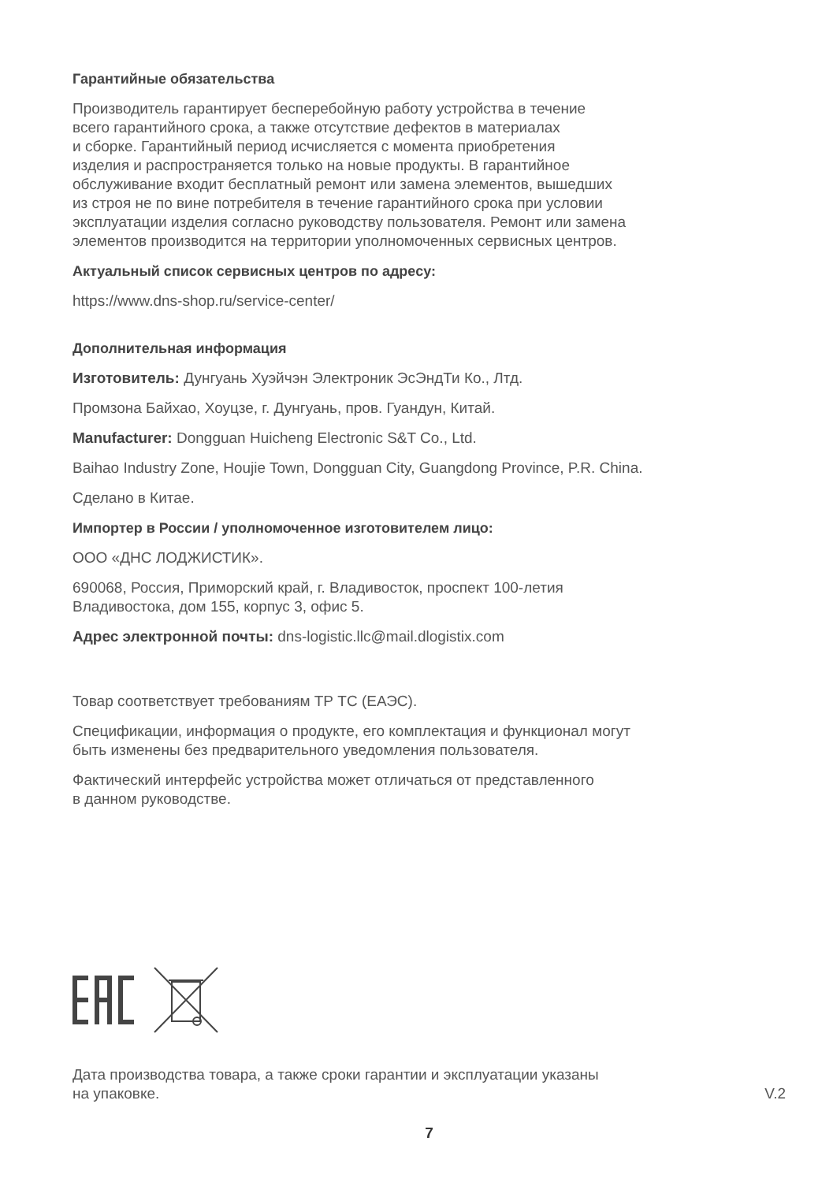Гарантийные обязательства
Производитель гарантирует бесперебойную работу устройства в течение
всего гарантийного срока, а также отсутствие дефектов в материалах
и сборке. Гарантийный период исчисляется с момента приобретения
изделия и распространяется только на новые продукты. В гарантийное
обслуживание входит бесплатный ремонт или замена элементов, вышедших
из строя не по вине потребителя в течение гарантийного срока при условии
эксплуатации изделия согласно руководству пользователя. Ремонт или замена
элементов производится на территории уполномоченных сервисных центров.
Актуальный список сервисных центров по адресу:
https://www.dns-shop.ru/service-center/
Дополнительная информация
Изготовитель: Дунгуань Хуэйчэн Электроник ЭсЭндТи Ко., Лтд.
Промзона Байхао, Хоуцзе, г. Дунгуань, пров. Гуандун, Китай.
Manufacturer: Dongguan Huicheng Electronic S&T Co., Ltd.
Baihao Industry Zone, Houjie Town, Dongguan City, Guangdong Province, P.R. China.
Сделано в Китае.
Импортер в России / уполномоченное изготовителем лицо:
ООО «ДНС ЛОДЖИСТИК».
690068, Россия, Приморский край, г. Владивосток, проспект 100-летия
Владивостока, дом 155, корпус 3, офис 5.
Адрес электронной почты: dns-logistic.llc@mail.dlogistix.com
Товар соответствует требованиям ТР ТС (ЕАЭС).
Спецификации, информация о продукте, его комплектация и функционал могут
быть изменены без предварительного уведомления пользователя.
Фактический интерфейс устройства может отличаться от представленного
в данном руководстве.
Дата производства товара, а также сроки гарантии и эксплуатации указаны
на упаковке.
V.2
7